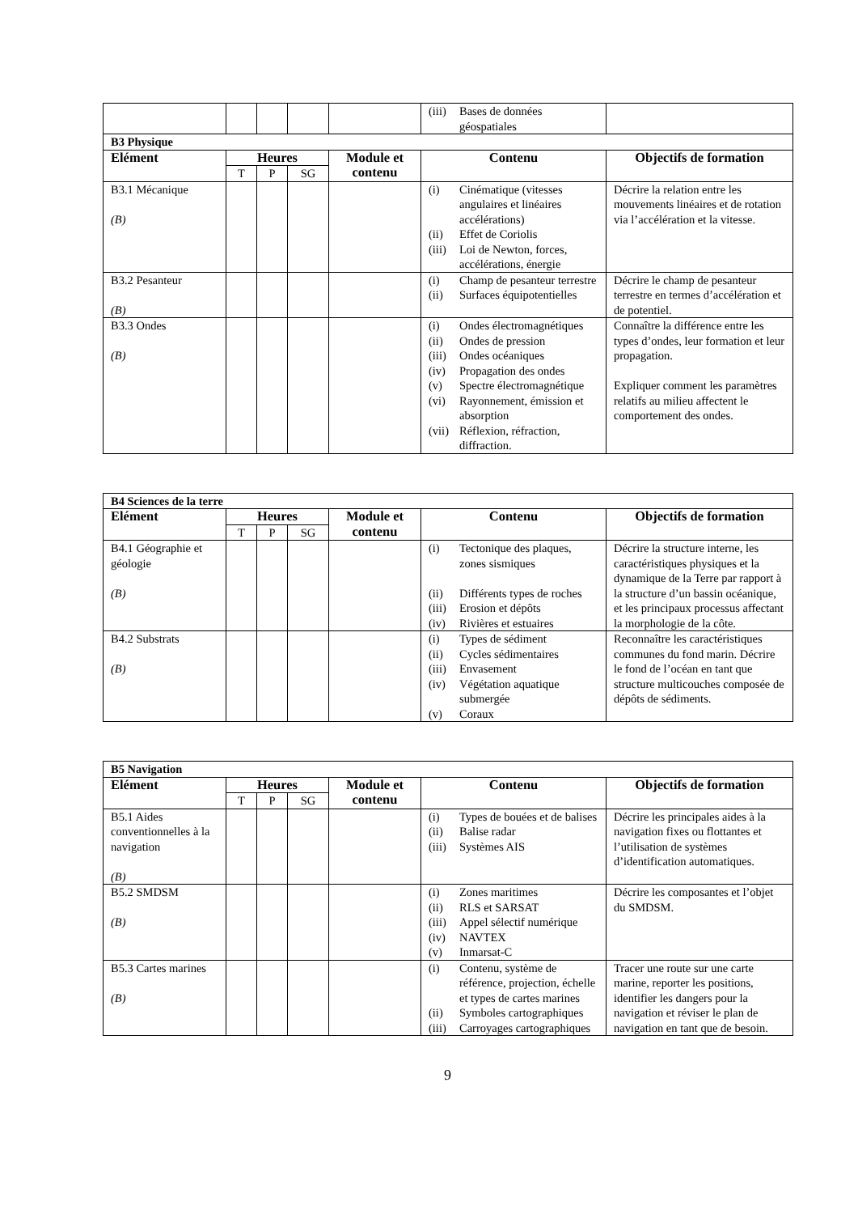| | | | | | (iii) Bases de données géospatiales | |
| B3 Physique | | | | | | |
| Elément | Heures | | | Module et contenu | Contenu | Objectifs de formation |
| | T | P | SG | | | |
| B3.1 Mécanique (B) | | | | | (i) Cinématique (vitesses angulaires et linéaires accélérations) (ii) Effet de Coriolis (iii) Loi de Newton, forces, accélérations, énergie | Décrire la relation entre les mouvements linéaires et de rotation via l’accélération et la vitesse. |
| B3.2 Pesanteur (B) | | | | | (i) Champ de pesanteur terrestre (ii) Surfaces équipotentielles | Décrire le champ de pesanteur terrestre en termes d’accélération et de potentiel. |
| B3.3 Ondes (B) | | | | | (i) Ondes électromagnétiques (ii) Ondes de pression (iii) Ondes océaniques (iv) Propagation des ondes (v) Spectre électromagnétique (vi) Rayonnement, émission et absorption (vii) Réflexion, réfraction, diffraction. | Connaître la différence entre les types d’ondes, leur formation et leur propagation. Expliquer comment les paramètres relatifs au milieu affectent le comportement des ondes. |
| B4 Sciences de la terre | | | | | | |
| Elément | Heures | | | Module et contenu | Contenu | Objectifs de formation |
| | T | P | SG | | | |
| B4.1 Géographie et géologie (B) | | | | | (i) Tectonique des plaques, zones sismiques (ii) Différents types de roches (iii) Erosion et dépôts (iv) Rivières et estuaires | Décrire la structure interne, les caractéristiques physiques et la dynamique de la Terre par rapport à la structure d’un bassin océanique, et les principaux processus affectant la morphologie de la côte. |
| B4.2 Substrats (B) | | | | | (i) Types de sédiment (ii) Cycles sédimentaires (iii) Envasement (iv) Végétation aquatique submergée (v) Coraux | Reconnaître les caractéristiques communes du fond marin. Décrire le fond de l’océan en tant que structure multicouches composée de dépôts de sédiments. |
| B5 Navigation | | | | | | |
| Elément | Heures | | | Module et contenu | Contenu | Objectifs de formation |
| | T | P | SG | | | |
| B5.1 Aides conventionnelles à la navigation (B) | | | | | (i) Types de bouées et de balises (ii) Balise radar (iii) Systèmes AIS | Décrire les principales aides à la navigation fixes ou flottantes et l’utilisation de systèmes d’identification automatiques. |
| B5.2 SMDSM (B) | | | | | (i) Zones maritimes (ii) RLS et SARSAT (iii) Appel sélectif numérique (iv) NAVTEX (v) Inmarsat-C | Décrire les composantes et l’objet du SMDSM. |
| B5.3 Cartes marines (B) | | | | | (i) Contenu, système de référence, projection, échelle et types de cartes marines (ii) Symboles cartographiques (iii) Carroyages cartographiques | Tracer une route sur une carte marine, reporter les positions, identifier les dangers pour la navigation et réviser le plan de navigation en tant que de besoin. |
9